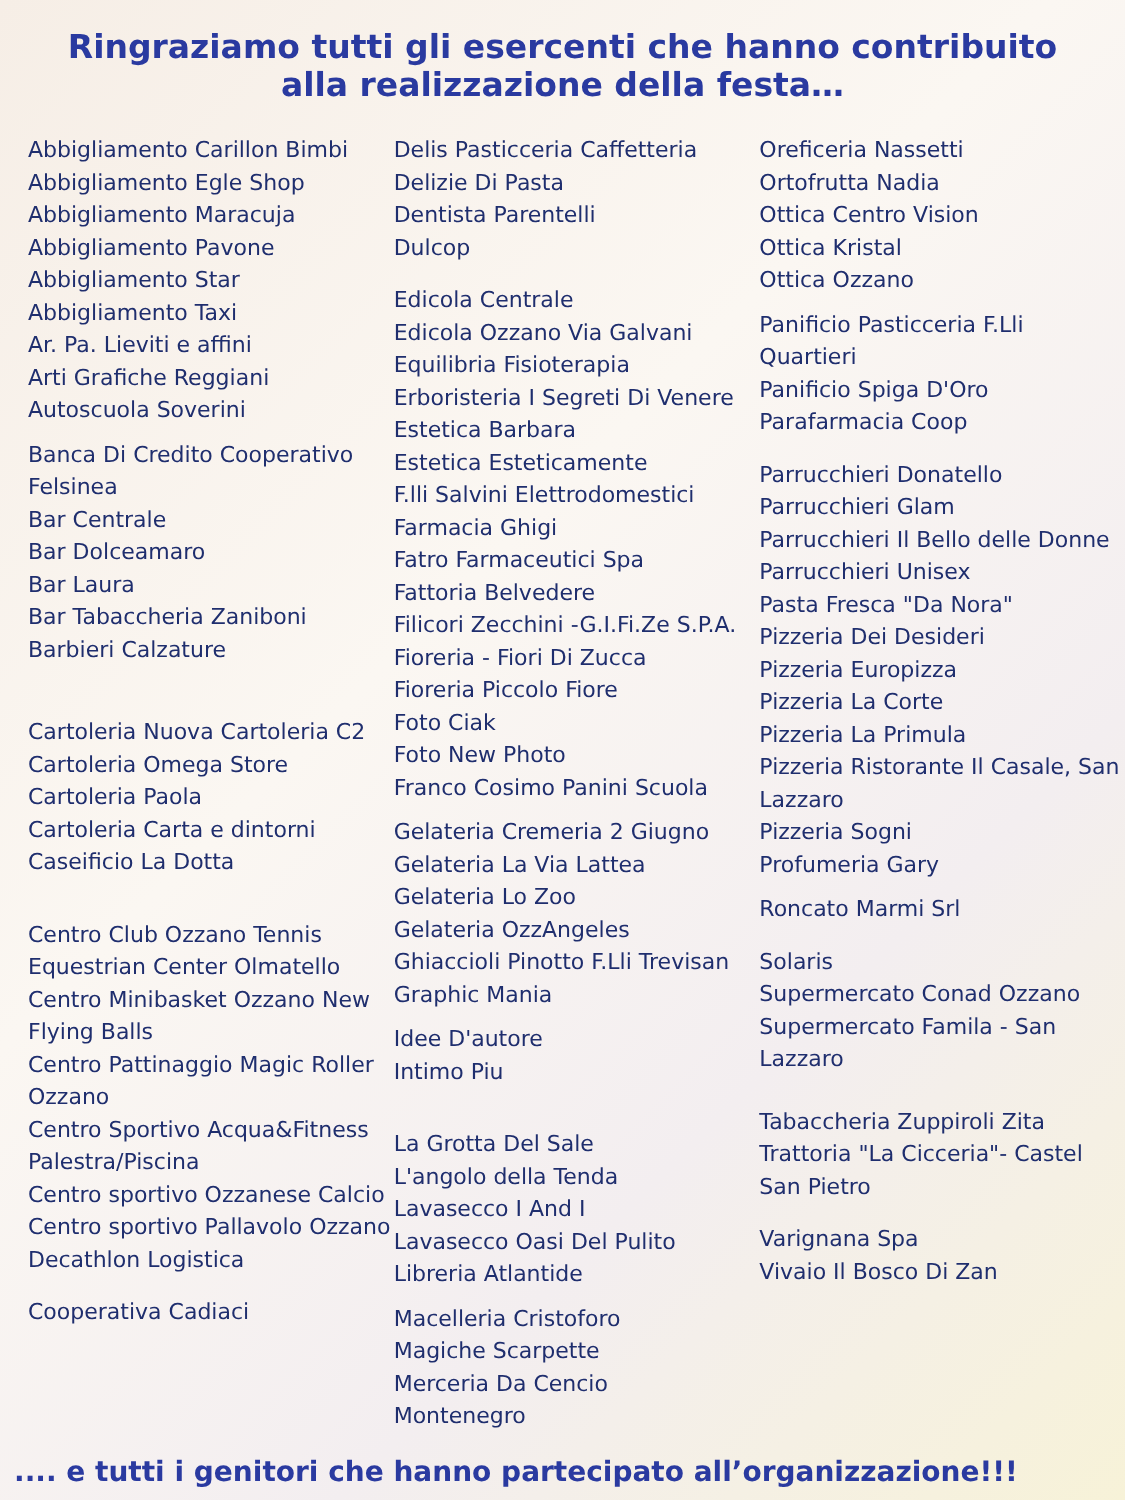Ringraziamo tutti gli esercenti che hanno contribuito
alla realizzazione della festa…
Abbigliamento Carillon Bimbi
Abbigliamento Egle Shop
Abbigliamento Maracuja
Abbigliamento Pavone
Abbigliamento Star
Abbigliamento Taxi
Ar. Pa. Lieviti e affini
Arti Grafiche Reggiani
Autoscuola Soverini
Banca Di Credito Cooperativo Felsinea
Bar Centrale
Bar Dolceamaro
Bar Laura
Bar Tabaccheria Zaniboni
Barbieri Calzature
Cartoleria Nuova Cartoleria C2
Cartoleria Omega Store
Cartoleria Paola
Cartoleria Carta e dintorni
Caseificio La Dotta
Centro Club Ozzano Tennis
Equestrian Center Olmatello
Centro Minibasket Ozzano New Flying Balls
Centro Pattinaggio Magic Roller Ozzano
Centro Sportivo Acqua&Fitness Palestra/Piscina
Centro sportivo Ozzanese Calcio
Centro sportivo Pallavolo Ozzano
Decathlon Logistica
Cooperativa Cadiaci
Delis Pasticceria Caffetteria
Delizie Di Pasta
Dentista Parentelli
Dulcop
Edicola Centrale
Edicola Ozzano Via Galvani
Equilibria Fisioterapia
Erboristeria I Segreti Di Venere
Estetica Barbara
Estetica Esteticamente
F.lli Salvini Elettrodomestici
Farmacia Ghigi
Fatro Farmaceutici Spa
Fattoria Belvedere
Filicori Zecchini -G.I.Fi.Ze S.P.A.
Fioreria - Fiori Di Zucca
Fioreria Piccolo Fiore
Foto Ciak
Foto New Photo
Franco Cosimo Panini Scuola
Gelateria Cremeria 2 Giugno
Gelateria La Via Lattea
Gelateria Lo Zoo
Gelateria OzzAngeles
Ghiaccioli Pinotto F.Lli Trevisan
Graphic Mania
Idee D'autore
Intimo Piu
La Grotta Del Sale
L'angolo della Tenda
Lavasecco I And I
Lavasecco Oasi Del Pulito
Libreria Atlantide
Macelleria Cristoforo
Magiche Scarpette
Merceria Da Cencio
Montenegro
Oreficeria Nassetti
Ortofrutta Nadia
Ottica Centro Vision
Ottica Kristal
Ottica Ozzano
Panificio Pasticceria F.Lli Quartieri
Panificio Spiga D'Oro
Parafarmacia Coop
Parrucchieri Donatello
Parrucchieri Glam
Parrucchieri Il Bello delle Donne
Parrucchieri Unisex
Pasta Fresca "Da Nora"
Pizzeria Dei Desideri
Pizzeria Europizza
Pizzeria La Corte
Pizzeria La Primula
Pizzeria Ristorante Il Casale, San Lazzaro
Pizzeria Sogni
Profumeria Gary
Roncato Marmi Srl
Solaris
Supermercato Conad Ozzano
Supermercato Famila - San Lazzaro
Tabaccheria Zuppiroli Zita
Trattoria "La Cicceria"- Castel San Pietro
Varignana Spa
Vivaio Il Bosco Di Zan
.... e tutti i genitori che hanno partecipato all’organizzazione!!!